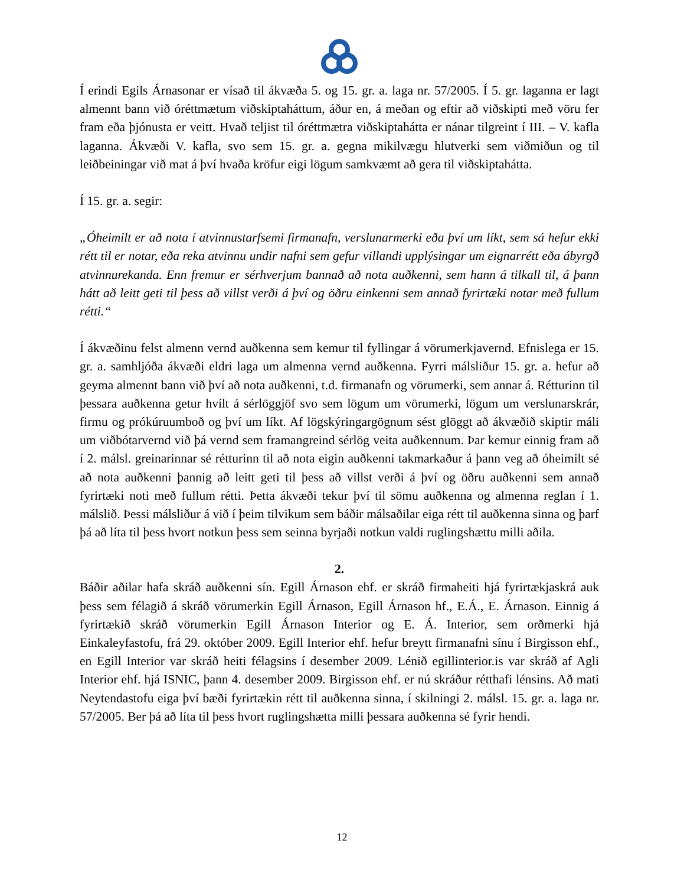Í erindi Egils Árnasonar er vísað til ákvæða 5. og 15. gr. a. laga nr. 57/2005. Í 5. gr. laganna er lagt almennt bann við óréttmætum viðskiptaháttum, áður en, á meðan og eftir að viðskipti með vöru fer fram eða þjónusta er veitt. Hvað teljist til óréttmætra viðskiptahátta er nánar tilgreint í III. – V. kafla laganna. Ákvæði V. kafla, svo sem 15. gr. a. gegna mikilvægu hlutverki sem viðmiðun og til leiðbeiningar við mat á því hvaða kröfur eigi lögum samkvæmt að gera til viðskiptahátta.
Í 15. gr. a. segir:
„Óheimilt er að nota í atvinnustarfsemi firmanafn, verslunarmerki eða því um líkt, sem sá hefur ekki rétt til er notar, eða reka atvinnu undir nafni sem gefur villandi upplýsingar um eignarrétt eða ábyrgð atvinnurekanda. Enn fremur er sérhverjum bannað að nota auðkenni, sem hann á tilkall til, á þann hátt að leitt geti til þess að villst verði á því og öðru einkenni sem annað fyrirtæki notar með fullum rétti.“
Í ákvæðinu felst almenn vernd auðkenna sem kemur til fyllingar á vörumerkjavernd. Efnislega er 15. gr. a. samhljóða ákvæði eldri laga um almenna vernd auðkenna. Fyrri málsliður 15. gr. a. hefur að geyma almennt bann við því að nota auðkenni, t.d. firmanafn og vörumerki, sem annar á. Rétturinn til þessara auðkenna getur hvílt á sérlöggjöf svo sem lögum um vörumerki, lögum um verslunarskrár, firmu og prókúruumboð og því um líkt. Af lögskýringargögnum sést glöggt að ákvæðið skiptir máli um viðbótarvernd við þá vernd sem framangreind sérlög veita auðkennum. Þar kemur einnig fram að í 2. málsl. greinarinnar sé rétturinn til að nota eigin auðkenni takmarkaður á þann veg að óheimilt sé að nota auðkenni þannig að leitt geti til þess að villst verði á því og öðru auðkenni sem annað fyrirtæki noti með fullum rétti. Þetta ákvæði tekur því til sömu auðkenna og almenna reglan í 1. málslið. Þessi málsliður á við í þeim tilvikum sem báðir málsaðilar eiga rétt til auðkenna sinna og þarf þá að líta til þess hvort notkun þess sem seinna byrjaði notkun valdi ruglingshættu milli aðila.
2.
Báðir aðilar hafa skráð auðkenni sín. Egill Árnason ehf. er skráð firmaheiti hjá fyrirtækjaskrá auk þess sem félagið á skráð vörumerkin Egill Árnason, Egill Árnason hf., E.Á., E. Árnason. Einnig á fyrirtækið skráð vörumerkin Egill Árnason Interior og E. Á. Interior, sem orðmerki hjá Einkaleyfastofu, frá 29. október 2009. Egill Interior ehf. hefur breytt firmanafni sínu í Birgisson ehf., en Egill Interior var skráð heiti félagsins í desember 2009. Lénið egillinterior.is var skráð af Agli Interior ehf. hjá ISNIC, þann 4. desember 2009. Birgisson ehf. er nú skráður rétthafi lénsins. Að mati Neytendastofu eiga því bæði fyrirtækin rétt til auðkenna sinna, í skilningi 2. málsl. 15. gr. a. laga nr. 57/2005. Ber þá að líta til þess hvort ruglingshætta milli þessara auðkenna sé fyrir hendi.
12